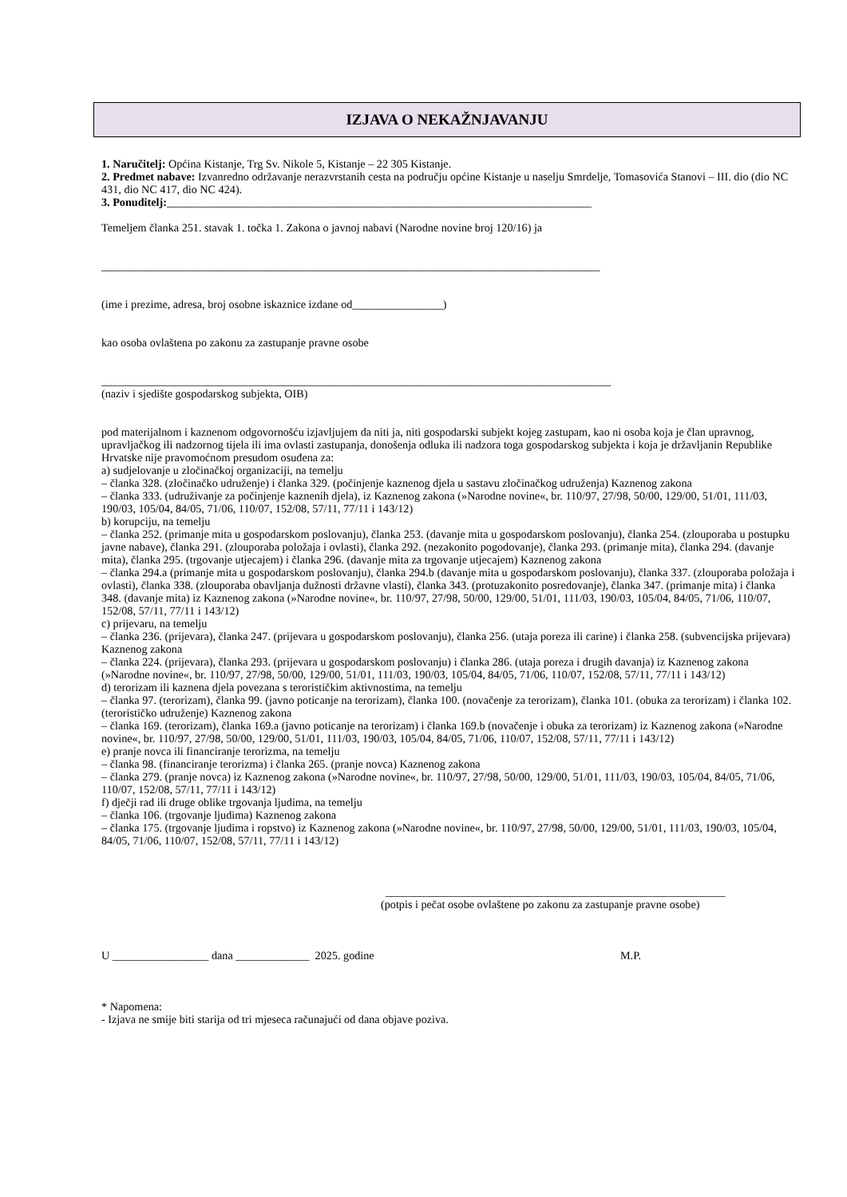IZJAVA O NEKAŽNJAVANJU
1. Naručitelj: Općina Kistanje, Trg Sv. Nikole 5, Kistanje – 22 305 Kistanje.
2. Predmet nabave: Izvanredno održavanje nerazvrstanih cesta na području općine Kistanje u naselju Smrdelje, Tomasovića Stanovi – III. dio (dio NC 431, dio NC 417, dio NC 424).
3. Ponuditelj:___________________________________________________________________________
Temeljem članka 251. stavak 1. točka 1. Zakona o javnoj nabavi (Narodne novine broj 120/16) ja
________________________________________________________________________________________
(ime i prezime, adresa, broj osobne iskaznice izdane od________________)
kao osoba ovlaštena po zakonu za zastupanje pravne osobe
__________________________________________________________________________________________
(naziv i sjedište gospodarskog subjekta, OIB)
pod materijalnom i kaznenom odgovornošću izjavljujem da niti ja, niti gospodarski subjekt kojeg zastupam, kao ni osoba koja je član upravnog, upravljačkog ili nadzornog tijela ili ima ovlasti zastupanja, donošenja odluka ili nadzora toga gospodarskog subjekta i koja je državljanin Republike Hrvatske nije pravomoćnom presudom osuđena za:
a) sudjelovanje u zločinačkoj organizaciji, na temelju
– članka 328. (zločinačko udruženje) i članka 329. (počinjenje kaznenog djela u sastavu zločinačkog udruženja) Kaznenog zakona
– članka 333. (udruživanje za počinjenje kaznenih djela), iz Kaznenog zakona (»Narodne novine«, br. 110/97, 27/98, 50/00, 129/00, 51/01, 111/03, 190/03, 105/04, 84/05, 71/06, 110/07, 152/08, 57/11, 77/11 i 143/12)
b) korupciju, na temelju
– članka 252. (primanje mita u gospodarskom poslovanju), članka 253. (davanje mita u gospodarskom poslovanju), članka 254. (zlouporaba u postupku javne nabave), članka 291. (zlouporaba položaja i ovlasti), članka 292. (nezakonito pogodovanje), članka 293. (primanje mita), članka 294. (davanje mita), članka 295. (trgovanje utjecajem) i članka 296. (davanje mita za trgovanje utjecajem) Kaznenog zakona
– članka 294.a (primanje mita u gospodarskom poslovanju), članka 294.b (davanje mita u gospodarskom poslovanju), članka 337. (zlouporaba položaja i ovlasti), članka 338. (zlouporaba obavljanja dužnosti državne vlasti), članka 343. (protuzakonito posredovanje), članka 347. (primanje mita) i članka 348. (davanje mita) iz Kaznenog zakona (»Narodne novine«, br. 110/97, 27/98, 50/00, 129/00, 51/01, 111/03, 190/03, 105/04, 84/05, 71/06, 110/07, 152/08, 57/11, 77/11 i 143/12)
c) prijevaru, na temelju
– članka 236. (prijevara), članka 247. (prijevara u gospodarskom poslovanju), članka 256. (utaja poreza ili carine) i članka 258. (subvencijska prijevara) Kaznenog zakona
– članka 224. (prijevara), članka 293. (prijevara u gospodarskom poslovanju) i članka 286. (utaja poreza i drugih davanja) iz Kaznenog zakona (»Narodne novine«, br. 110/97, 27/98, 50/00, 129/00, 51/01, 111/03, 190/03, 105/04, 84/05, 71/06, 110/07, 152/08, 57/11, 77/11 i 143/12)
d) terorizam ili kaznena djela povezana s terorističkim aktivnostima, na temelju
– članka 97. (terorizam), članka 99. (javno poticanje na terorizam), članka 100. (novačenje za terorizam), članka 101. (obuka za terorizam) i članka 102. (terorističko udruženje) Kaznenog zakona
– članka 169. (terorizam), članka 169.a (javno poticanje na terorizam) i članka 169.b (novačenje i obuka za terorizam) iz Kaznenog zakona (»Narodne novine«, br. 110/97, 27/98, 50/00, 129/00, 51/01, 111/03, 190/03, 105/04, 84/05, 71/06, 110/07, 152/08, 57/11, 77/11 i 143/12)
e) pranje novca ili financiranje terorizma, na temelju
– članka 98. (financiranje terorizma) i članka 265. (pranje novca) Kaznenog zakona
– članka 279. (pranje novca) iz Kaznenog zakona (»Narodne novine«, br. 110/97, 27/98, 50/00, 129/00, 51/01, 111/03, 190/03, 105/04, 84/05, 71/06, 110/07, 152/08, 57/11, 77/11 i 143/12)
f) dječji rad ili druge oblike trgovanja ljudima, na temelju
– članka 106. (trgovanje ljudima) Kaznenog zakona
– članka 175. (trgovanje ljudima i ropstvo) iz Kaznenog zakona (»Narodne novine«, br. 110/97, 27/98, 50/00, 129/00, 51/01, 111/03, 190/03, 105/04, 84/05, 71/06, 110/07, 152/08, 57/11, 77/11 i 143/12)
____________________________________________________________
(potpis i pečat osobe ovlaštene po zakonu za zastupanje pravne osobe)
U _________________ dana _____________ 2025. godine M.P.
* Napomena:
- Izjava ne smije biti starija od tri mjeseca računajući od dana objave poziva.